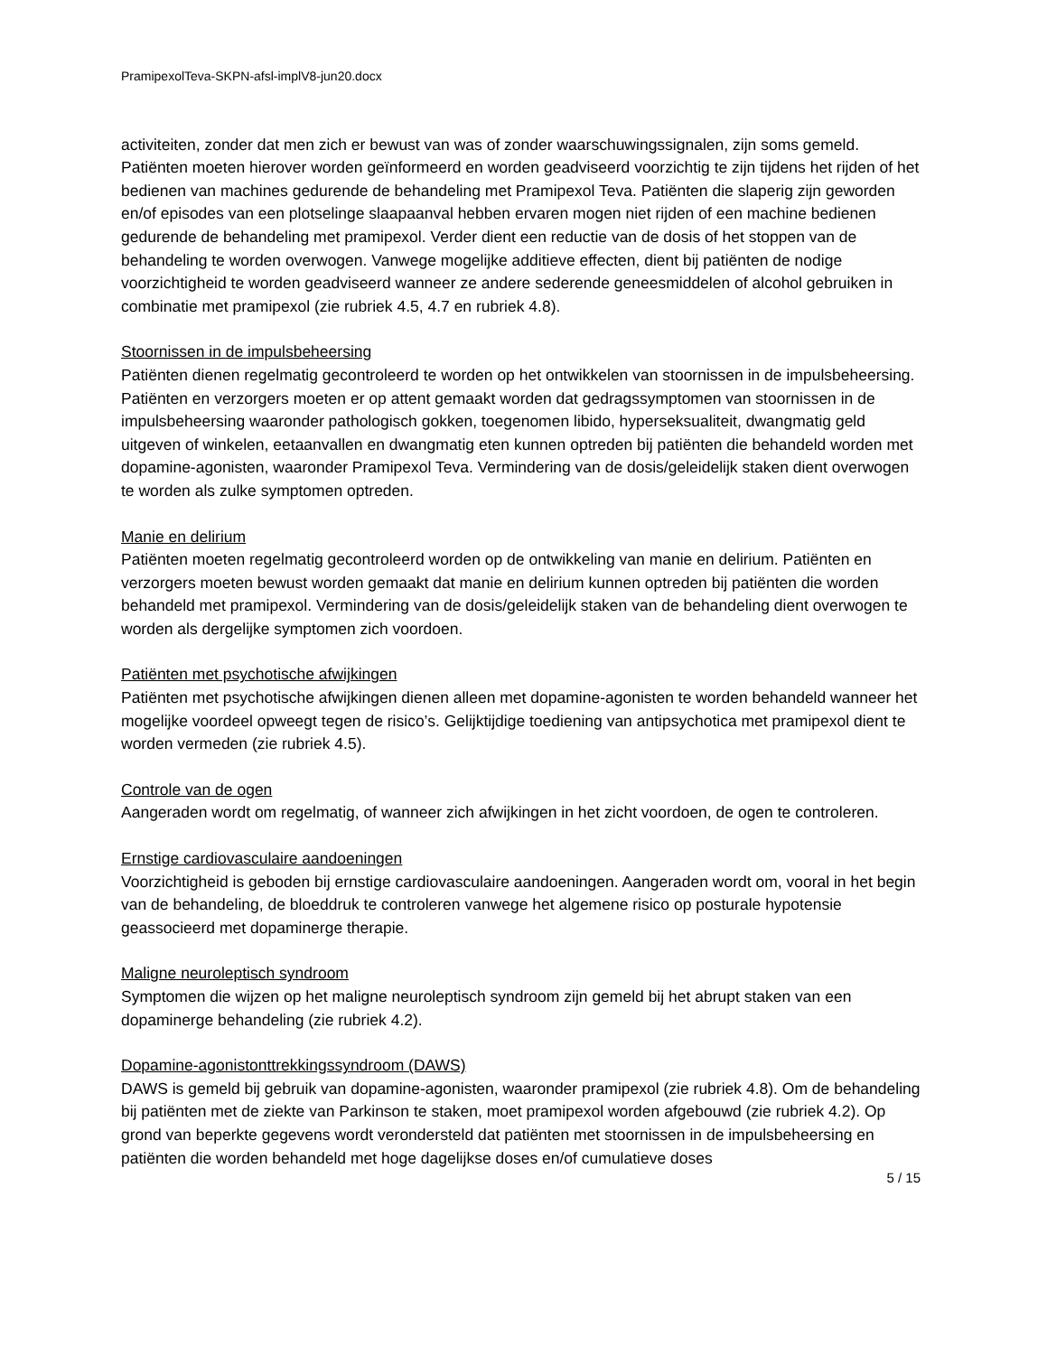PramipexolTeva-SKPN-afsl-implV8-jun20.docx
activiteiten, zonder dat men zich er bewust van was of zonder waarschuwingssignalen, zijn soms gemeld. Patiënten moeten hierover worden geïnformeerd en worden geadviseerd voorzichtig te zijn tijdens het rijden of het bedienen van machines gedurende de behandeling met Pramipexol Teva. Patiënten die slaperig zijn geworden en/of episodes van een plotselinge slaapaanval hebben ervaren mogen niet rijden of een machine bedienen gedurende de behandeling met pramipexol. Verder dient een reductie van de dosis of het stoppen van de behandeling te worden overwogen. Vanwege mogelijke additieve effecten, dient bij patiënten de nodige voorzichtigheid te worden geadviseerd wanneer ze andere sederende geneesmiddelen of alcohol gebruiken in combinatie met pramipexol (zie rubriek 4.5, 4.7 en rubriek 4.8).
Stoornissen in de impulsbeheersing
Patiënten dienen regelmatig gecontroleerd te worden op het ontwikkelen van stoornissen in de impulsbeheersing. Patiënten en verzorgers moeten er op attent gemaakt worden dat gedragssymptomen van stoornissen in de impulsbeheersing waaronder pathologisch gokken, toegenomen libido, hyperseksualiteit, dwangmatig geld uitgeven of winkelen, eetaanvallen en dwangmatig eten kunnen optreden bij patiënten die behandeld worden met dopamine-agonisten, waaronder Pramipexol Teva. Vermindering van de dosis/geleidelijk staken dient overwogen te worden als zulke symptomen optreden.
Manie en delirium
Patiënten moeten regelmatig gecontroleerd worden op de ontwikkeling van manie en delirium. Patiënten en verzorgers moeten bewust worden gemaakt dat manie en delirium kunnen optreden bij patiënten die worden behandeld met pramipexol. Vermindering van de dosis/geleidelijk staken van de behandeling dient overwogen te worden als dergelijke symptomen zich voordoen.
Patiënten met psychotische afwijkingen
Patiënten met psychotische afwijkingen dienen alleen met dopamine-agonisten te worden behandeld wanneer het mogelijke voordeel opweegt tegen de risico’s. Gelijktijdige toediening van antipsychotica met pramipexol dient te worden vermeden (zie rubriek 4.5).
Controle van de ogen
Aangeraden wordt om regelmatig, of wanneer zich afwijkingen in het zicht voordoen, de ogen te controleren.
Ernstige cardiovasculaire aandoeningen
Voorzichtigheid is geboden bij ernstige cardiovasculaire aandoeningen. Aangeraden wordt om, vooral in het begin van de behandeling, de bloeddruk te controleren vanwege het algemene risico op posturale hypotensie geassocieerd met dopaminerge therapie.
Maligne neuroleptisch syndroom
Symptomen die wijzen op het maligne neuroleptisch syndroom zijn gemeld bij het abrupt staken van een dopaminerge behandeling (zie rubriek 4.2).
Dopamine-agonistonttrekkingssyndroom (DAWS)
DAWS is gemeld bij gebruik van dopamine-agonisten, waaronder pramipexol (zie rubriek 4.8). Om de behandeling bij patiënten met de ziekte van Parkinson te staken, moet pramipexol worden afgebouwd (zie rubriek 4.2). Op grond van beperkte gegevens wordt verondersteld dat patiënten met stoornissen in de impulsbeheersing en patiënten die worden behandeld met hoge dagelijkse doses en/of cumulatieve doses
5 / 15